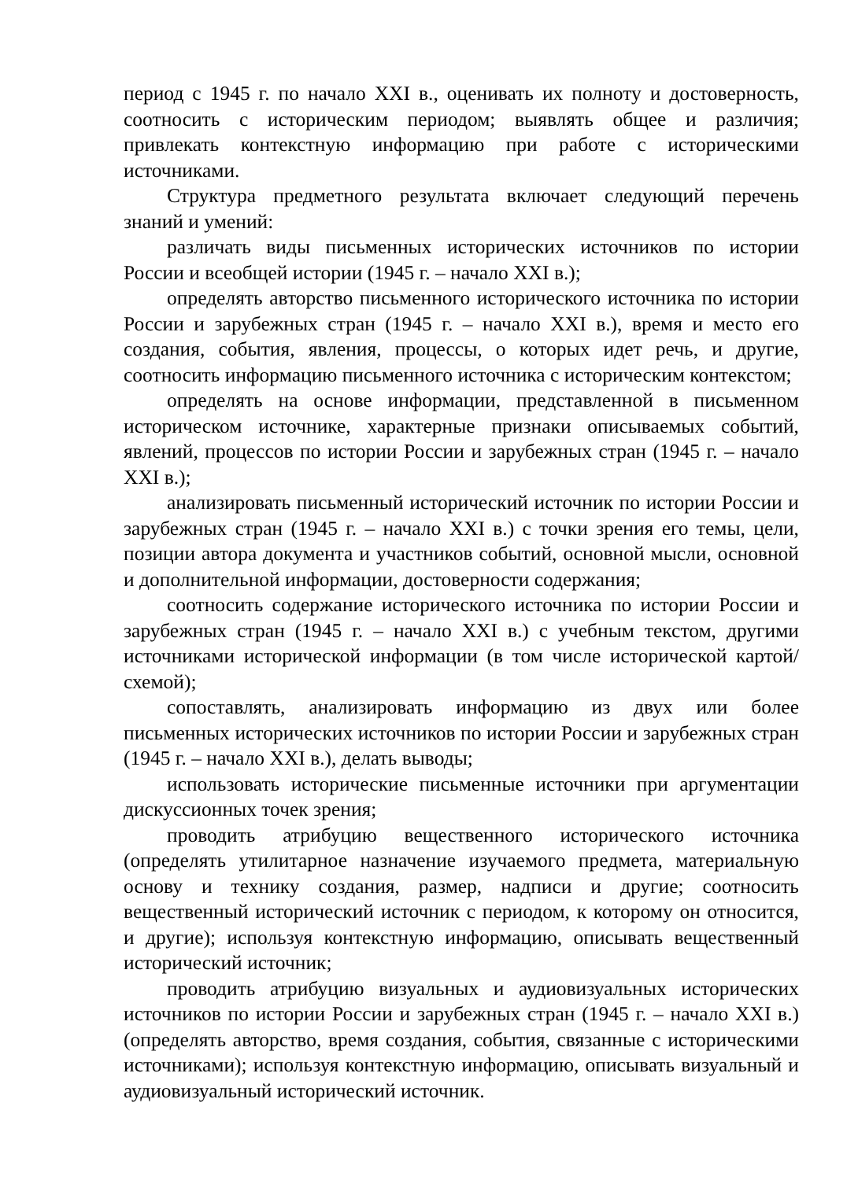период с 1945 г. по начало XXI в., оценивать их полноту и достоверность, соотносить с историческим периодом; выявлять общее и различия; привлекать контекстную информацию при работе с историческими источниками.
Структура предметного результата включает следующий перечень знаний и умений:
различать виды письменных исторических источников по истории России и всеобщей истории (1945 г. – начало XXI в.);
определять авторство письменного исторического источника по истории России и зарубежных стран (1945 г. – начало XXI в.), время и место его создания, события, явления, процессы, о которых идет речь, и другие, соотносить информацию письменного источника с историческим контекстом;
определять на основе информации, представленной в письменном историческом источнике, характерные признаки описываемых событий, явлений, процессов по истории России и зарубежных стран (1945 г. – начало XXI в.);
анализировать письменный исторический источник по истории России и зарубежных стран (1945 г. – начало XXI в.) с точки зрения его темы, цели, позиции автора документа и участников событий, основной мысли, основной и дополнительной информации, достоверности содержания;
соотносить содержание исторического источника по истории России и зарубежных стран (1945 г. – начало XXI в.) с учебным текстом, другими источниками исторической информации (в том числе исторической картой/схемой);
сопоставлять, анализировать информацию из двух или более письменных исторических источников по истории России и зарубежных стран (1945 г. – начало XXI в.), делать выводы;
использовать исторические письменные источники при аргументации дискуссионных точек зрения;
проводить атрибуцию вещественного исторического источника (определять утилитарное назначение изучаемого предмета, материальную основу и технику создания, размер, надписи и другие; соотносить вещественный исторический источник с периодом, к которому он относится, и другие); используя контекстную информацию, описывать вещественный исторический источник;
проводить атрибуцию визуальных и аудиовизуальных исторических источников по истории России и зарубежных стран (1945 г. – начало XXI в.) (определять авторство, время создания, события, связанные с историческими источниками); используя контекстную информацию, описывать визуальный и аудиовизуальный исторический источник.